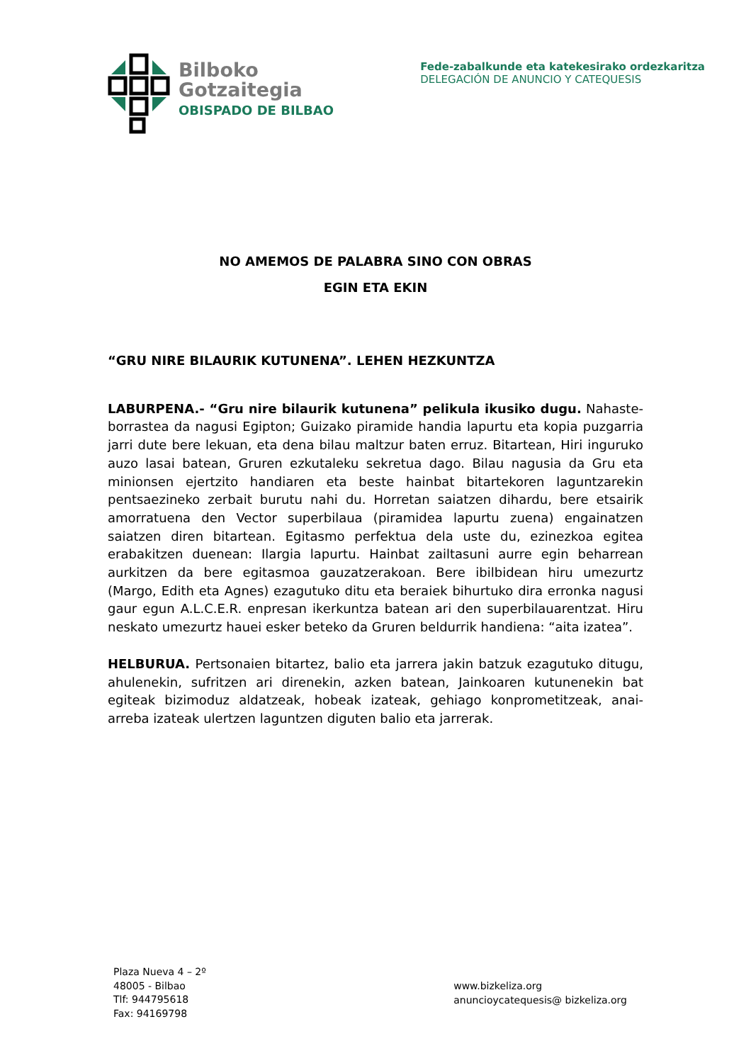Bilboko
Gotzaitegia
OBISPADO DE BILBAO
Fede-zabalkunde eta katekesirako ordezkaritza
DELEGACIÓN DE ANUNCIO Y CATEQUESIS
NO AMEMOS DE PALABRA SINO CON OBRAS
EGIN ETA EKIN
“GRU NIRE BILAURIK KUTUNENA”. LEHEN HEZKUNTZA
LABURPENA.- “Gru nire bilaurik kutunena” pelikula ikusiko dugu. Nahaste-borrastea da nagusi Egipton; Guizako piramide handia lapurtu eta kopia puzgarria jarri dute bere lekuan, eta dena bilau maltzur baten erruz. Bitartean, Hiri inguruko auzo lasai batean, Gruren ezkutaleku sekretua dago. Bilau nagusia da Gru eta minionsen ejertzito handiaren eta beste hainbat bitartekoren laguntzarekin pentsaezineko zerbait burutu nahi du. Horretan saiatzen dihardu, bere etsairik amorratuena den Vector superbilaua (piramidea lapurtu zuena) engainatzen saiatzen diren bitartean. Egitasmo perfektua dela uste du, ezinezkoa egitea erabakitzen duenean: Ilargia lapurtu. Hainbat zailtasuni aurre egin beharrean aurkitzen da bere egitasmoa gauzatzerakoan. Bere ibilbidean hiru umezurtz (Margo, Edith eta Agnes) ezagutuko ditu eta beraiek bihurtuko dira erronka nagusi gaur egun A.L.C.E.R. enpresan ikerkuntza batean ari den superbilauarentzat. Hiru neskato umezurtz hauei esker beteko da Gruren beldurrik handiena: “aita izatea”.
HELBURUA. Pertsonaien bitartez, balio eta jarrera jakin batzuk ezagutuko ditugu, ahulenekin, sufritzen ari direnekin, azken batean, Jainkoaren kutunenekin bat egiteak bizimoduz aldatzeak, hobeak izateak, gehiago konprometitzeak, anai-arreba izateak ulertzen laguntzen diguten balio eta jarrerak.
Plaza Nueva 4 – 2º
48005 - Bilbao
Tlf: 944795618
Fax: 94169798
www.bizkeliza.org
anuncioycatequesis@ bizkeliza.org